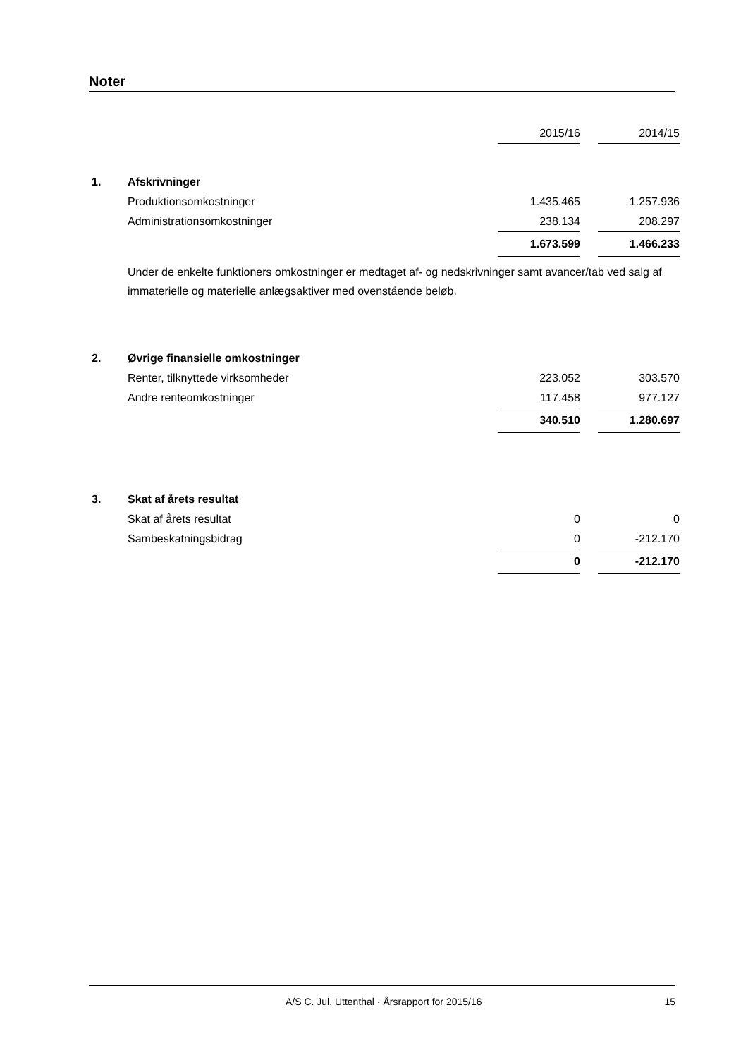Noter
| | | 2015/16 | | 2014/15 |
| 1. | Afskrivninger | | | |
| | Produktionsomkostninger | 1.435.465 | | 1.257.936 |
| | Administrationsomkostninger | 238.134 | | 208.297 |
| | | 1.673.599 | | 1.466.233 |
| | Under de enkelte funktioners omkostninger er medtaget af- og nedskrivninger samt avancer/tab ved salg af immaterielle og materielle anlægsaktiver med ovenstående beløb. | | | |
| 2. | Øvrige finansielle omkostninger | | | |
| | Renter, tilknyttede virksomheder | 223.052 | | 303.570 |
| | Andre renteomkostninger | 117.458 | | 977.127 |
| | | 340.510 | | 1.280.697 |
| 3. | Skat af årets resultat | | | |
| | Skat af årets resultat | 0 | | 0 |
| | Sambeskatningsbidrag | 0 | | -212.170 |
| | | 0 | | -212.170 |
A/S C. Jul. Uttenthal · Årsrapport for 2015/16 15